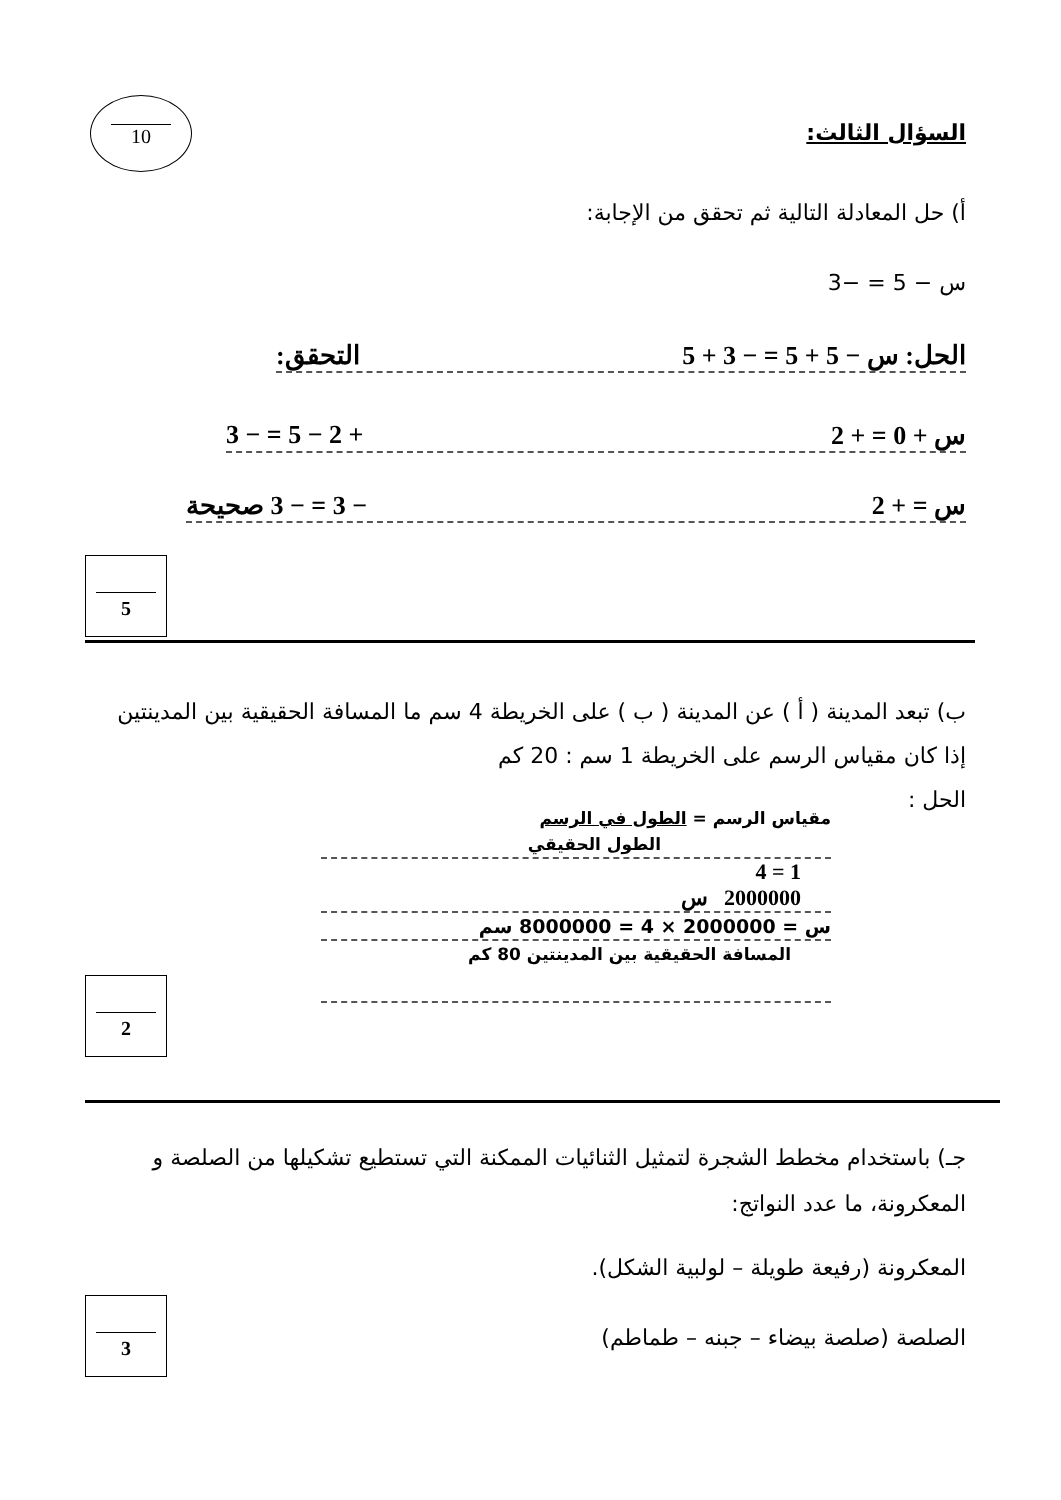10
السؤال الثالث:
أ) حل المعادلة التالية ثم تحقق من الإجابة:
س − 5 = −3
الحل: س − 5 + 5 = − 3 + 5 التحقق:
س + 0 = + 2 + 2 − 5 = − 3
س = + 2 − 3 = − 3 صحيحة
5
ب) تبعد المدينة ( أ ) عن المدينة ( ب ) على الخريطة 4 سم ما المسافة الحقيقية بين المدينتين إذا كان مقياس الرسم على الخريطة 1 سم : 20 كم
الحل :
مقياس الرسم = الطول في الرسم
الطول الحقيقي
1 = 4
2000000 س
س = 2000000 × 4 = 8000000 سم
المسافة الحقيقية بين المدينتين 80 كم
2
جـ) باستخدام مخطط الشجرة لتمثيل الثنائيات الممكنة التي تستطيع تشكيلها من الصلصة و المعكرونة، ما عدد النواتج:
المعكرونة (رفيعة طويلة – لولبية الشكل).
الصلصة (صلصة بيضاء – جبنه – طماطم)
3